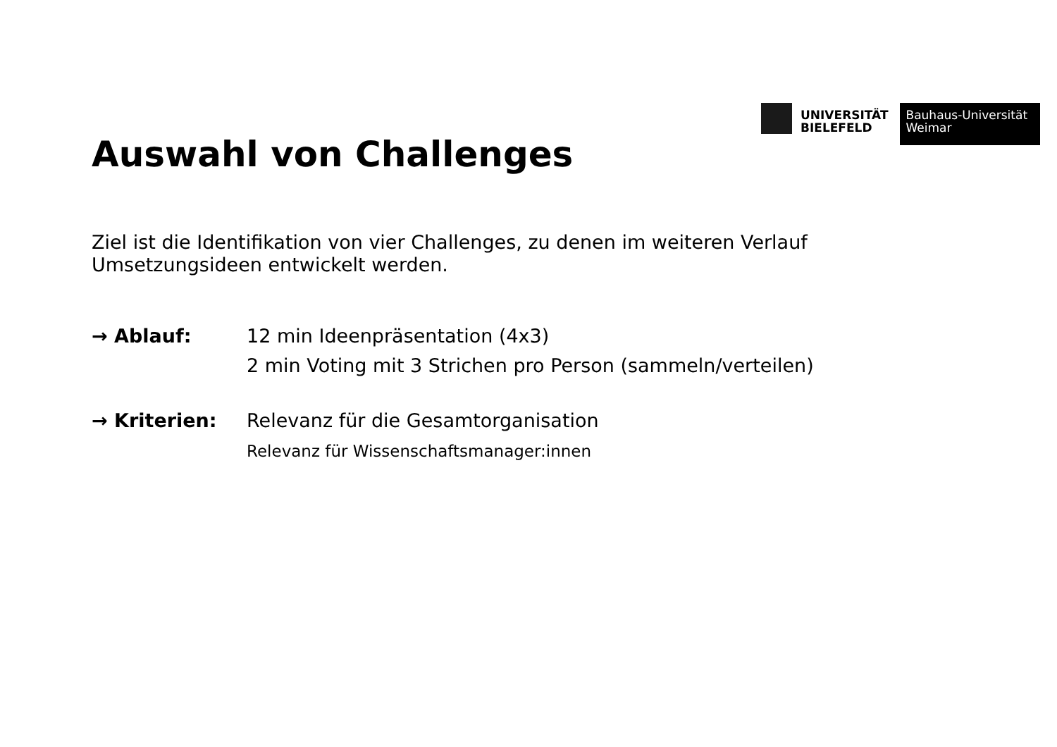UNIVERSITÄT
BIELEFELD
Bauhaus-Universität
Weimar
Auswahl von Challenges
Ziel ist die Identifikation von vier Challenges, zu denen im weiteren Verlauf Umsetzungsideen entwickelt werden.
→ Ablauf: 12 min Ideenpräsentation (4x3)
2 min Voting mit 3 Strichen pro Person (sammeln/verteilen)
→ Kriterien: Relevanz für die Gesamtorganisation
Relevanz für Wissenschaftsmanager:innen